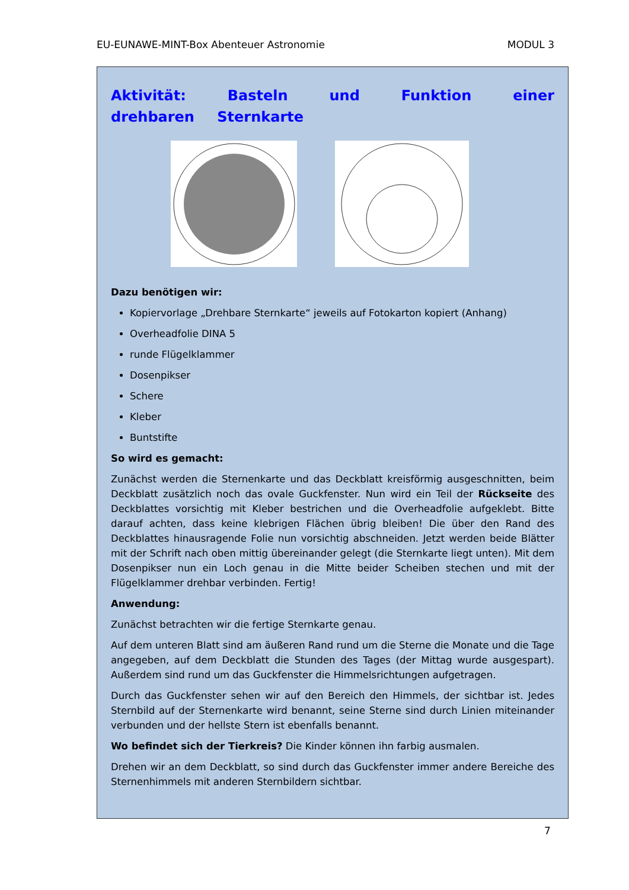EU-EUNAWE-MINT-Box Abenteuer Astronomie MODUL 3
Aktivität: Basteln und Funktion einer drehbaren Sternkarte
Dazu benötigen wir:
Kopiervorlage „Drehbare Sternkarte“ jeweils auf Fotokarton kopiert (Anhang)
Overheadfolie DINA 5
runde Flügelklammer
Dosenpikser
Schere
Kleber
Buntstifte
So wird es gemacht:
Zunächst werden die Sternenkarte und das Deckblatt kreisförmig ausgeschnitten, beim Deckblatt zusätzlich noch das ovale Guckfenster. Nun wird ein Teil der Rückseite des Deckblattes vorsichtig mit Kleber bestrichen und die Overheadfolie aufgeklebt. Bitte darauf achten, dass keine klebrigen Flächen übrig bleiben! Die über den Rand des Deckblattes hinausragende Folie nun vorsichtig abschneiden. Jetzt werden beide Blätter mit der Schrift nach oben mittig übereinander gelegt (die Sternkarte liegt unten). Mit dem Dosenpikser nun ein Loch genau in die Mitte beider Scheiben stechen und mit der Flügelklammer drehbar verbinden. Fertig!
Anwendung:
Zunächst betrachten wir die fertige Sternkarte genau.
Auf dem unteren Blatt sind am äußeren Rand rund um die Sterne die Monate und die Tage angegeben, auf dem Deckblatt die Stunden des Tages (der Mittag wurde ausgespart). Außerdem sind rund um das Guckfenster die Himmelsrichtungen aufgetragen.
Durch das Guckfenster sehen wir auf den Bereich den Himmels, der sichtbar ist. Jedes Sternbild auf der Sternenkarte wird benannt, seine Sterne sind durch Linien miteinander verbunden und der hellste Stern ist ebenfalls benannt.
Wo befindet sich der Tierkreis? Die Kinder können ihn farbig ausmalen.
Drehen wir an dem Deckblatt, so sind durch das Guckfenster immer andere Bereiche des Sternenhimmels mit anderen Sternbildern sichtbar.
7